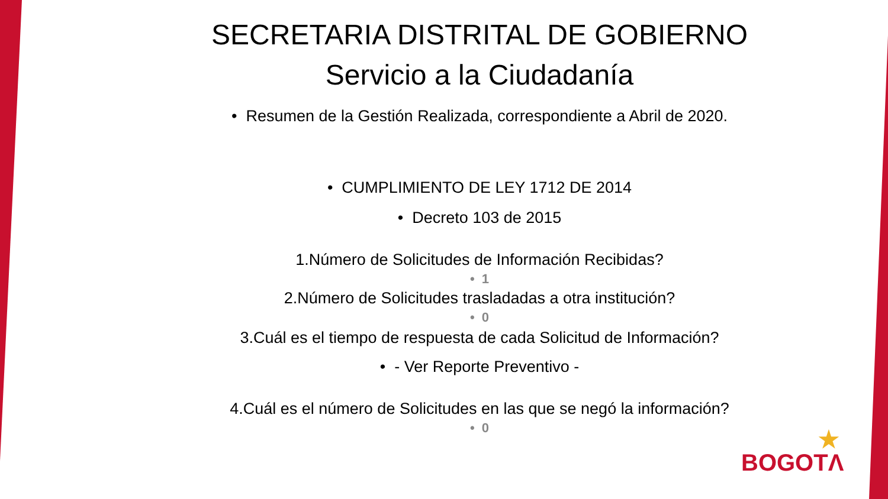SECRETARIA DISTRITAL DE GOBIERNO
Servicio a la Ciudadanía
• Resumen de la Gestión Realizada, correspondiente a Abril de 2020.
• CUMPLIMIENTO DE LEY 1712 DE 2014
• Decreto 103 de 2015
1.Número de Solicitudes de Información Recibidas?
• 1
2.Número de Solicitudes trasladadas a otra institución?
• 0
3.Cuál es el tiempo de respuesta de cada Solicitud de Información?
• - Ver Reporte Preventivo -
4.Cuál es el número de Solicitudes en las que se negó la información?
• 0
BOGOTΛ
★